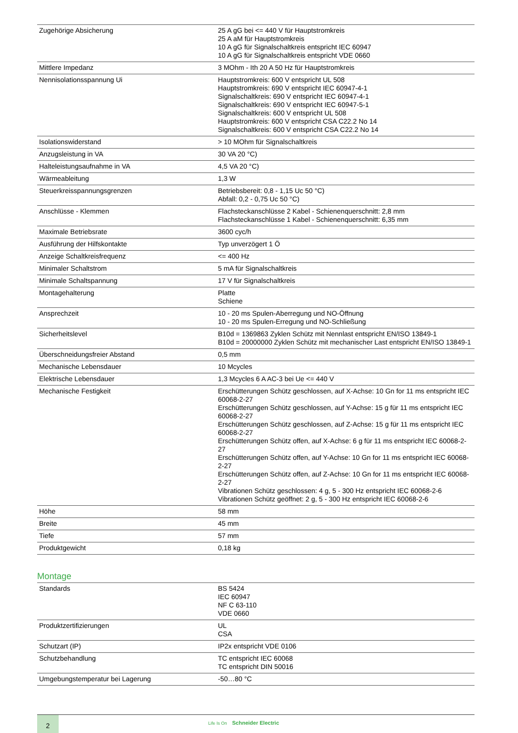| Zugehörige Absicherung | 25 A gG bei <= 440 V für Hauptstromkreis 25 A aM für Hauptstromkreis 10 A gG für Signalschaltkreis entspricht IEC 60947 10 A gG für Signalschaltkreis entspricht VDE 0660 |
| Mittlere Impedanz | 3 MOhm - Ith 20 A 50 Hz für Hauptstromkreis |
| Nennisolationsspannung Ui | Hauptstromkreis: 600 V entspricht UL 508 Hauptstromkreis: 690 V entspricht IEC 60947-4-1 Signalschaltkreis: 690 V entspricht IEC 60947-4-1 Signalschaltkreis: 690 V entspricht IEC 60947-5-1 Signalschaltkreis: 600 V entspricht UL 508 Hauptstromkreis: 600 V entspricht CSA C22.2 No 14 Signalschaltkreis: 600 V entspricht CSA C22.2 No 14 |
| Isolationswiderstand | > 10 MOhm für Signalschaltkreis |
| Anzugsleistung in VA | 30 VA 20 °C) |
| Halteleistungsaufnahme in VA | 4,5 VA 20 °C) |
| Wärmeableitung | 1,3 W |
| Steuerkreisspannungsgrenzen | Betriebsbereit: 0,8 - 1,15 Uc 50 °C) Abfall: 0,2 - 0,75 Uc 50 °C) |
| Anschlüsse - Klemmen | Flachsteckanschlüsse 2 Kabel - Schienenquerschnitt: 2,8 mm Flachsteckanschlüsse 1 Kabel - Schienenquerschnitt: 6,35 mm |
| Maximale Betriebsrate | 3600 cyc/h |
| Ausführung der Hilfskontakte | Typ unverzögert 1 Ö |
| Anzeige Schaltkreisfrequenz | <= 400 Hz |
| Minimaler Schaltstrom | 5 mA für Signalschaltkreis |
| Minimale Schaltspannung | 17 V für Signalschaltkreis |
| Montagehalterung | Platte Schiene |
| Ansprechzeit | 10 - 20 ms Spulen-Aberregung und NO-Öffnung 10 - 20 ms Spulen-Erregung und NO-Schließung |
| Sicherheitslevel | B10d = 1369863 Zyklen Schütz mit Nennlast entspricht EN/ISO 13849-1 B10d = 20000000 Zyklen Schütz mit mechanischer Last entspricht EN/ISO 13849-1 |
| Überschneidungsfreier Abstand | 0,5 mm |
| Mechanische Lebensdauer | 10 Mcycles |
| Elektrische Lebensdauer | 1,3 Mcycles 6 A AC-3 bei Ue <= 440 V |
| Mechanische Festigkeit | Erschütterungen Schütz geschlossen, auf X-Achse: 10 Gn for 11 ms entspricht IEC 60068-2-27 Erschütterungen Schütz geschlossen, auf Y-Achse: 15 g für 11 ms entspricht IEC 60068-2-27 Erschütterungen Schütz geschlossen, auf Z-Achse: 15 g für 11 ms entspricht IEC 60068-2-27 Erschütterungen Schütz offen, auf X-Achse: 6 g für 11 ms entspricht IEC 60068-2-27 Erschütterungen Schütz offen, auf Y-Achse: 10 Gn for 11 ms entspricht IEC 60068-2-27 Erschütterungen Schütz offen, auf Z-Achse: 10 Gn for 11 ms entspricht IEC 60068-2-27 Vibrationen Schütz geschlossen: 4 g, 5 - 300 Hz entspricht IEC 60068-2-6 Vibrationen Schütz geöffnet: 2 g, 5 - 300 Hz entspricht IEC 60068-2-6 |
| Höhe | 58 mm |
| Breite | 45 mm |
| Tiefe | 57 mm |
| Produktgewicht | 0,18 kg |
Montage
| Standards | BS 5424 IEC 60947 NF C 63-110 VDE 0660 |
| Produktzertifizierungen | UL CSA |
| Schutzart (IP) | IP2x entspricht VDE 0106 |
| Schutzbehandlung | TC entspricht IEC 60068 TC entspricht DIN 50016 |
| Umgebungstemperatur bei Lagerung | -50…80 °C |
2
Life Is On Schneider Electric